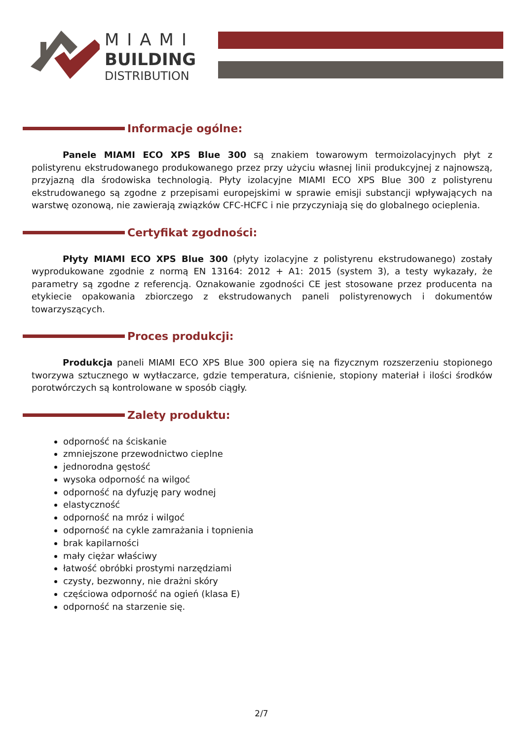MIAMI
BUILDING
DISTRIBUTION
Informacje ogólne:
Panele MIAMI ECO XPS Blue 300 są znakiem towarowym termoizolacyjnych płyt z polistyrenu ekstrudowanego produkowanego przez przy użyciu własnej linii produkcyjnej z najnowszą, przyjazną dla środowiska technologią. Płyty izolacyjne MIAMI ECO XPS Blue 300 z polistyrenu ekstrudowanego są zgodne z przepisami europejskimi w sprawie emisji substancji wpływających na warstwę ozonową, nie zawierają związków CFC-HCFC i nie przyczyniają się do globalnego ocieplenia.
Certyfikat zgodności:
Płyty MIAMI ECO XPS Blue 300 (płyty izolacyjne z polistyrenu ekstrudowanego) zostały wyprodukowane zgodnie z normą EN 13164: 2012 + A1: 2015 (system 3), a testy wykazały, że parametry są zgodne z referencją. Oznakowanie zgodności CE jest stosowane przez producenta na etykiecie opakowania zbiorczego z ekstrudowanych paneli polistyrenowych i dokumentów towarzyszących.
Proces produkcji:
Produkcja paneli MIAMI ECO XPS Blue 300 opiera się na fizycznym rozszerzeniu stopionego tworzywa sztucznego w wytłaczarce, gdzie temperatura, ciśnienie, stopiony materiał i ilości środków porotwórczych są kontrolowane w sposób ciągły.
Zalety produktu:
odporność na ściskanie
zmniejszone przewodnictwo cieplne
jednorodna gęstość
wysoka odporność na wilgoć
odporność na dyfuzję pary wodnej
elastyczność
odporność na mróz i wilgoć
odporność na cykle zamrażania i topnienia
brak kapilarności
mały ciężar właściwy
łatwość obróbki prostymi narzędziami
czysty, bezwonny, nie drażni skóry
częściowa odporność na ogień (klasa E)
odporność na starzenie się.
2/7